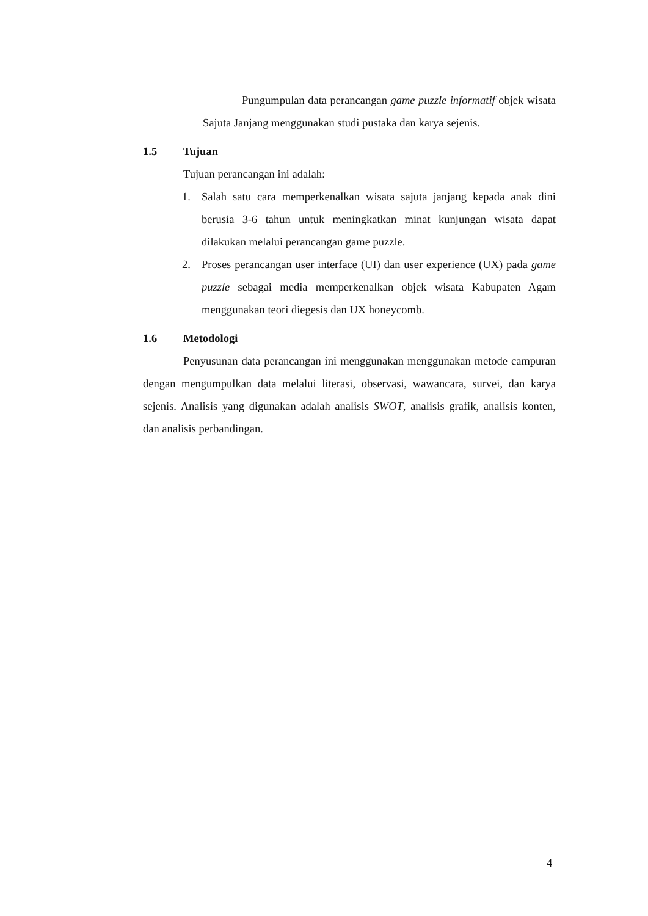Pungumpulan data perancangan game puzzle informatif objek wisata Sajuta Janjang menggunakan studi pustaka dan karya sejenis.
1.5 Tujuan
Tujuan perancangan ini adalah:
1. Salah satu cara memperkenalkan wisata sajuta janjang kepada anak dini berusia 3-6 tahun untuk meningkatkan minat kunjungan wisata dapat dilakukan melalui perancangan game puzzle.
2. Proses perancangan user interface (UI) dan user experience (UX) pada game puzzle sebagai media memperkenalkan objek wisata Kabupaten Agam menggunakan teori diegesis dan UX honeycomb.
1.6 Metodologi
Penyusunan data perancangan ini menggunakan menggunakan metode campuran dengan mengumpulkan data melalui literasi, observasi, wawancara, survei, dan karya sejenis. Analisis yang digunakan adalah analisis SWOT, analisis grafik, analisis konten, dan analisis perbandingan.
4